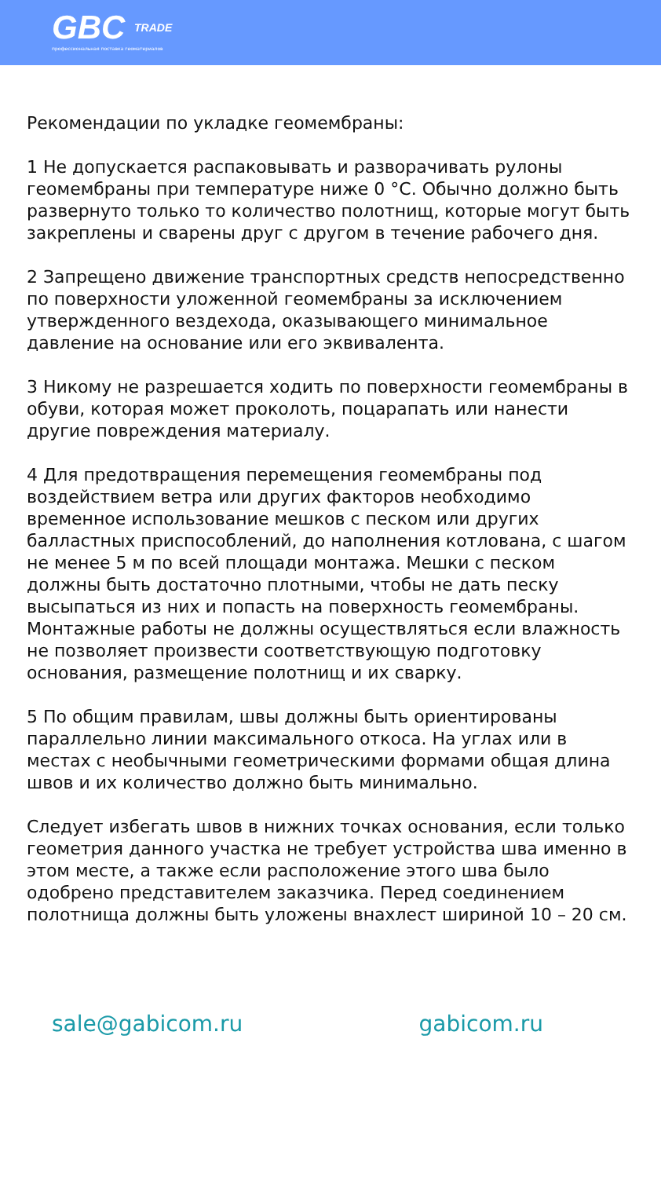GBC TRADE
профессиональная поставка геоматериалов
Рекомендации по укладке геомембраны:
1 Не допускается распаковывать и разворачивать рулоны геомембраны при температуре ниже 0 °С. Обычно должно быть развернуто только то количество полотнищ, которые могут быть закреплены и сварены друг с другом в течение рабочего дня.
2 Запрещено движение транспортных средств непосредственно по поверхности уложенной геомембраны за исключением утвержденного вездехода, оказывающего минимальное давление на основание или его эквивалента.
3 Никому не разрешается ходить по поверхности геомембраны в обуви, которая может проколоть, поцарапать или нанести другие повреждения материалу.
4 Для предотвращения перемещения геомембраны под воздействием ветра или других факторов необходимо временное использование мешков с песком или других балластных приспособлений, до наполнения котлована, с шагом не менее 5 м по всей площади монтажа. Мешки с песком должны быть достаточно плотными, чтобы не дать песку высыпаться из них и попасть на поверхность геомембраны. Монтажные работы не должны осуществляться если влажность не позволяет произвести соответствующую подготовку основания, размещение полотнищ и их сварку.
5 По общим правилам, швы должны быть ориентированы параллельно линии максимального откоса. На углах или в местах с необычными геометрическими формами общая длина швов и их количество должно быть минимально.
Следует избегать швов в нижних точках основания, если только геометрия данного участка не требует устройства шва именно в этом месте, а также если расположение этого шва было одобрено представителем заказчика. Перед соединением полотнища должны быть уложены внахлест шириной 10 – 20 см.
sale@gabicom.ru gabicom.ru